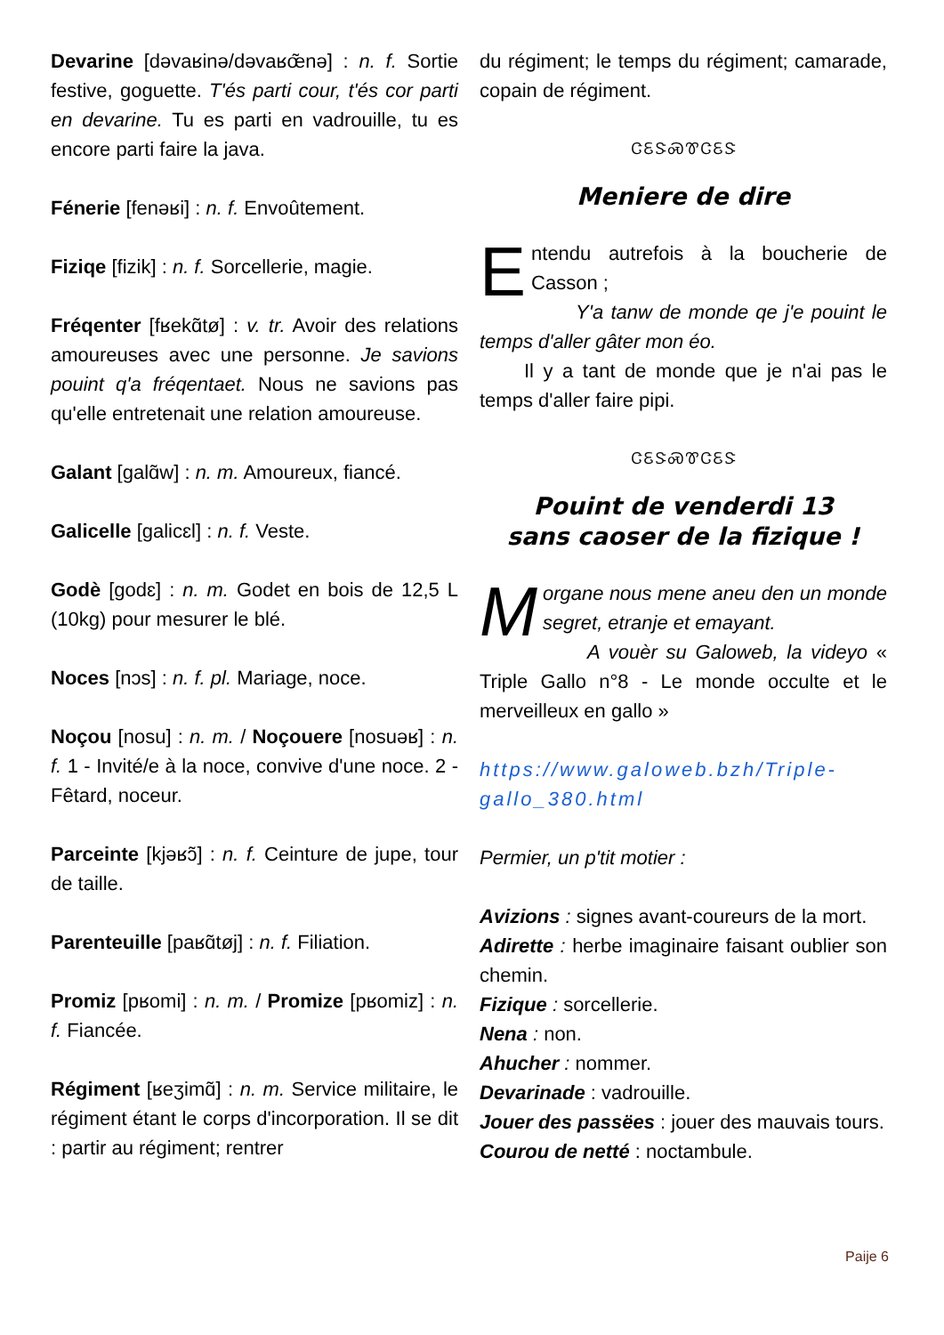Devarine [dəvaʁinə/dəvaʁœ̃nə] : n. f. Sortie festive, goguette. T'és parti cour, t'és cor parti en devarine. Tu es parti en vadrouille, tu es encore parti faire la java.
Fénerie [fenəʁi] : n. f. Envoûtement.
Fiziqe [fizik] : n. f. Sorcellerie, magie.
Fréqenter [fʁekɑ̃tø] : v. tr. Avoir des relations amoureuses avec une personne. Je savions pouint q'a fréqentaet. Nous ne savions pas qu'elle entretenait une relation amoureuse.
Galant [galɑ̃w] : n. m. Amoureux, fiancé.
Galicelle [galicɛl] : n. f. Veste.
Godè [godɛ] : n. m. Godet en bois de 12,5 L (10kg) pour mesurer le blé.
Noces [nɔs] : n. f. pl. Mariage, noce.
Noçou [nosu] : n. m. / Noçouere [nosuəʁ] : n. f. 1 - Invité/e à la noce, convive d'une noce. 2 - Fêtard, noceur.
Parceinte [kjəʁɔ̃] : n. f. Ceinture de jupe, tour de taille.
Parenteuille [paʁɑ̃tøj] : n. f. Filiation.
Promiz [pʁomi] : n. m. / Promize [pʁomiz] : n. f. Fiancée.
Régiment [ʁeʒimɑ̃] : n. m. Service militaire, le régiment étant le corps d'incorporation. Il se dit : partir au régiment; rentrer
du régiment; le temps du régiment; camarade, copain de régiment.
ᏣᏋᏕᏍᏈᏣᏋᏕ
Meniere de dire
Entendu autrefois à la boucherie de Casson ;
Y'a tanw de monde qe j'e pouint le temps d'aller gâter mon éo.
Il y a tant de monde que je n'ai pas le temps d'aller faire pipi.
ᏣᏋᏕᏍᏈᏣᏋᏕ
Pouint de venderdi 13
sans caoser de la fizique !
Morgane nous mene aneu den un monde segret, etranje et emayant.
A vouèr su Galoweb, la videyo « Triple Gallo n°8 - Le monde occulte et le merveilleux en gallo »
https://www.galoweb.bzh/Triple-gallo_380.html
Permier, un p'tit motier :
Avizions : signes avant-coureurs de la mort.
Adirette : herbe imaginaire faisant oublier son chemin.
Fizique : sorcellerie.
Nena : non.
Ahucher : nommer.
Devarinade : vadrouille.
Jouer des passëes : jouer des mauvais tours.
Courou de netté : noctambule.
Paije 6